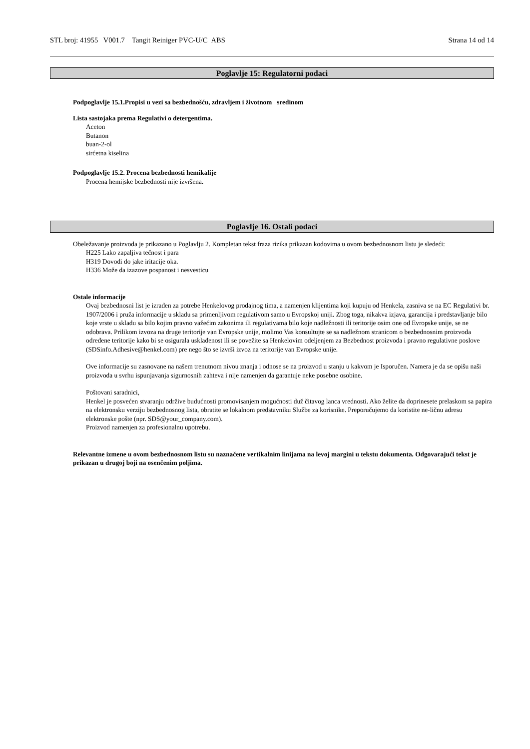STL broj: 41955 V001.7 Tangit Reiniger PVC-U/C ABS Strana 14 od 14
Poglavlje 15: Regulatorni podaci
Podpoglavlje 15.1.Propisi u vezi sa bezbednošću, zdravljem i životnom sredinom
Lista sastojaka prema Regulativi o detergentima.
Aceton
Butanon
buan-2-ol
sirćetna kiselina
Podpoglavlje 15.2. Procena bezbednosti hemikalije
Procena hemijske bezbednosti nije izvršena.
Poglavlje 16. Ostali podaci
Obeležavanje proizvoda je prikazano u Poglavlju 2. Kompletan tekst fraza rizika prikazan kodovima u ovom bezbednosnom listu je sledeći:
H225 Lako zapaljiva tečnost i para
H319 Dovodi do jake iritacije oka.
H336 Može da izazove pospanost i nesvesticu
Ostale informacije
Ovaj bezbednosni list je izrađen za potrebe Henkelovog prodajnog tima, a namenjen klijentima koji kupuju od Henkela, zasniva se na EC Regulativi br. 1907/2006 i pruža informacije u skladu sa primenljivom regulativom samo u Evropskoj uniji. Zbog toga, nikakva izjava, garancija i predstavljanje bilo koje vrste u skladu sa bilo kojim pravno važećim zakonima ili regulativama bilo koje nadležnosti ili teritorije osim one od Evropske unije, se ne odobrava. Prilikom izvoza na druge teritorije van Evropske unije, molimo Vas konsultujte se sa nadležnom stranicom o bezbednosnim proizvoda određene teritorije kako bi se osigurala usklađenost ili se povežite sa Henkelovim odeljenjem za Bezbednost proizvoda i pravno regulativne poslove (SDSinfo.Adhesive@henkel.com) pre nego što se izvrši izvoz na teritorije van Evropske unije.
Ove informacije su zasnovane na našem trenutnom nivou znanja i odnose se na proizvod u stanju u kakvom je Isporučen. Namera je da se opišu naši proizvoda u svrhu ispunjavanja sigurnosnih zahteva i nije namenjen da garantuje neke posebne osobine.
Poštovani saradnici,
Henkel je posvećen stvaranju održive budućnosti promovisanjem mogućnosti duž čitavog lanca vrednosti. Ako želite da doprinesete prelaskom sa papira na elektronsku verziju bezbednosnog lista, obratite se lokalnom predstavniku Službe za korisnike. Preporučujemo da koristite ne-ličnu adresu elektronske pošte (npr. SDS@your_company.com).
Proizvod namenjen za profesionalnu upotrebu.
Relevantne izmene u ovom bezbednosnom listu su naznačene vertikalnim linijama na levoj margini u tekstu dokumenta. Odgovarajući tekst je prikazan u drugoj boji na osenčenim poljima.